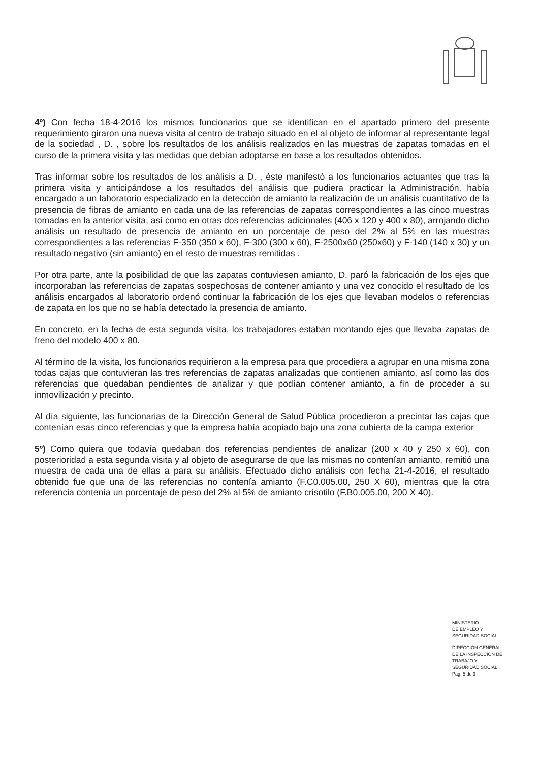4º) Con fecha 18-4-2016 los mismos funcionarios que se identifican en el apartado primero del presente requerimiento giraron una nueva visita al centro de trabajo situado en el al objeto de informar al representante legal de la sociedad , D. , sobre los resultados de los análisis realizados en las muestras de zapatas tomadas en el curso de la primera visita y las medidas que debían adoptarse en base a los resultados obtenidos.
Tras informar sobre los resultados de los análisis a D. , éste manifestó a los funcionarios actuantes que tras la primera visita y anticipándose a los resultados del análisis que pudiera practicar la Administración, había encargado a un laboratorio especializado en la detección de amianto la realización de un análisis cuantitativo de la presencia de fibras de amianto en cada una de las referencias de zapatas correspondientes a las cinco muestras tomadas en la anterior visita, así como en otras dos referencias adicionales (406 x 120 y 400 x 80), arrojando dicho análisis un resultado de presencia de amianto en un porcentaje de peso del 2% al 5% en las muestras correspondientes a las referencias F-350 (350 x 60), F-300 (300 x 60), F-2500x60 (250x60) y F-140 (140 x 30) y un resultado negativo (sin amianto) en el resto de muestras remitidas .
Por otra parte, ante la posibilidad de que las zapatas contuviesen amianto, D. paró la fabricación de los ejes que incorporaban las referencias de zapatas sospechosas de contener amianto y una vez conocido el resultado de los análisis encargados al laboratorio ordenó continuar la fabricación de los ejes que llevaban modelos o referencias de zapata en los que no se había detectado la presencia de amianto.
En concreto, en la fecha de esta segunda visita, los trabajadores estaban montando ejes que llevaba zapatas de freno del modelo 400 x 80.
Al término de la visita, los funcionarios requirieron a la empresa para que procediera a agrupar en una misma zona todas cajas que contuvieran las tres referencias de zapatas analizadas que contienen amianto, así como las dos referencias que quedaban pendientes de analizar y que podían contener amianto, a fin de proceder a su inmovilización y precinto.
Al día siguiente, las funcionarias de la Dirección General de Salud Pública procedieron a precintar las cajas que contenían esas cinco referencias y que la empresa había acopiado bajo una zona cubierta de la campa exterior
5º) Como quiera que todavía quedaban dos referencias pendientes de analizar (200 x 40 y 250 x 60), con posterioridad a esta segunda visita y al objeto de asegurarse de que las mismas no contenían amianto, remitió una muestra de cada una de ellas a para su análisis. Efectuado dicho análisis con fecha 21-4-2016, el resultado obtenido fue que una de las referencias no contenía amianto (F.C0.005.00, 250 X 60), mientras que la otra referencia contenía un porcentaje de peso del 2% al 5% de amianto crisotilo (F.B0.005.00, 200 X 40).
MINISTERIO
DE EMPLEO Y
SEGURIDAD SOCIAL
DIRECCIÓN GENERAL
DE LA INSPECCIÓN DE
TRABAJO Y
SEGURIDAD SOCIAL
Pag. 5 de 9